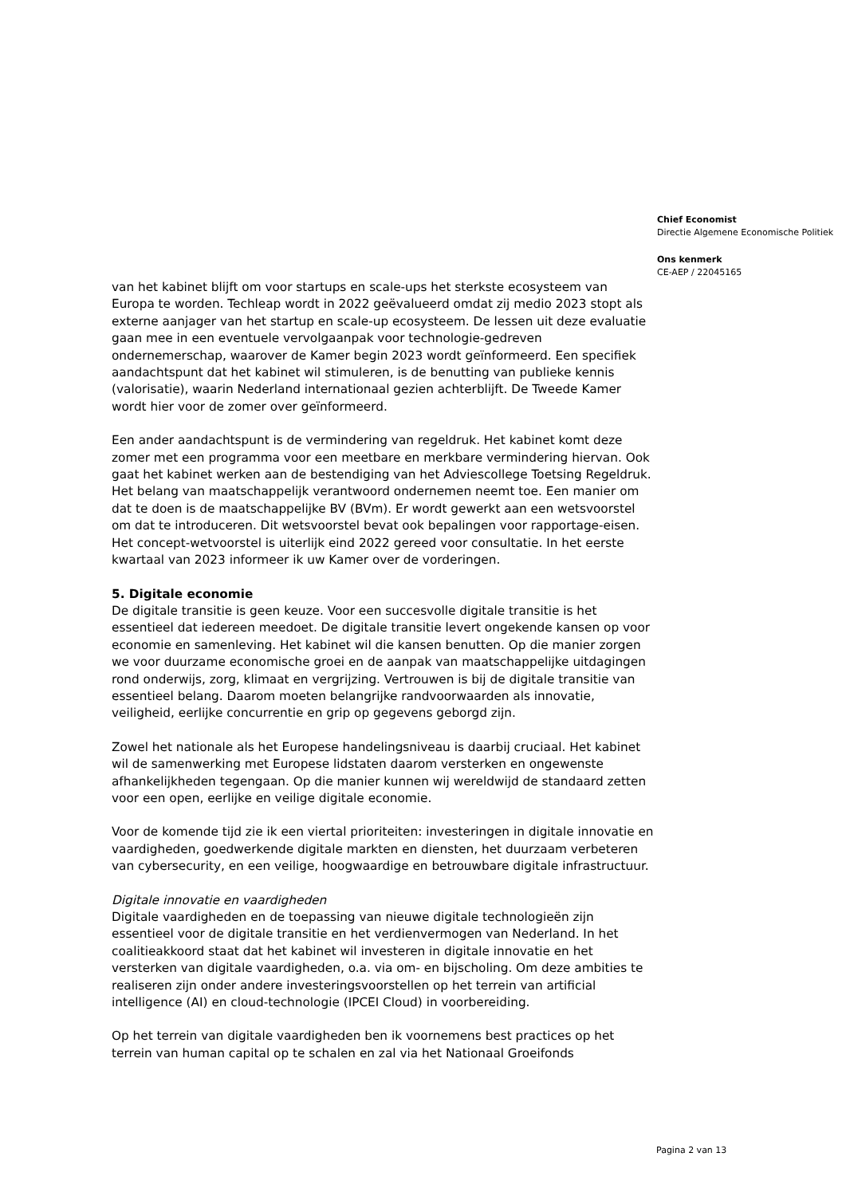Chief Economist
Directie Algemene Economische Politiek
Ons kenmerk
CE-AEP / 22045165
van het kabinet blijft om voor startups en scale-ups het sterkste ecosysteem van Europa te worden. Techleap wordt in 2022 geëvalueerd omdat zij medio 2023 stopt als externe aanjager van het startup en scale-up ecosysteem. De lessen uit deze evaluatie gaan mee in een eventuele vervolgaanpak voor technologie-gedreven ondernemerschap, waarover de Kamer begin 2023 wordt geïnformeerd. Een specifiek aandachtspunt dat het kabinet wil stimuleren, is de benutting van publieke kennis (valorisatie), waarin Nederland internationaal gezien achterblijft. De Tweede Kamer wordt hier voor de zomer over geïnformeerd.
Een ander aandachtspunt is de vermindering van regeldruk. Het kabinet komt deze zomer met een programma voor een meetbare en merkbare vermindering hiervan. Ook gaat het kabinet werken aan de bestendiging van het Adviescollege Toetsing Regeldruk. Het belang van maatschappelijk verantwoord ondernemen neemt toe. Een manier om dat te doen is de maatschappelijke BV (BVm). Er wordt gewerkt aan een wetsvoorstel om dat te introduceren. Dit wetsvoorstel bevat ook bepalingen voor rapportage-eisen. Het concept-wetvoorstel is uiterlijk eind 2022 gereed voor consultatie. In het eerste kwartaal van 2023 informeer ik uw Kamer over de vorderingen.
5. Digitale economie
De digitale transitie is geen keuze. Voor een succesvolle digitale transitie is het essentieel dat iedereen meedoet. De digitale transitie levert ongekende kansen op voor economie en samenleving. Het kabinet wil die kansen benutten. Op die manier zorgen we voor duurzame economische groei en de aanpak van maatschappelijke uitdagingen rond onderwijs, zorg, klimaat en vergrijzing. Vertrouwen is bij de digitale transitie van essentieel belang. Daarom moeten belangrijke randvoorwaarden als innovatie, veiligheid, eerlijke concurrentie en grip op gegevens geborgd zijn.
Zowel het nationale als het Europese handelingsniveau is daarbij cruciaal. Het kabinet wil de samenwerking met Europese lidstaten daarom versterken en ongewenste afhankelijkheden tegengaan. Op die manier kunnen wij wereldwijd de standaard zetten voor een open, eerlijke en veilige digitale economie.
Voor de komende tijd zie ik een viertal prioriteiten: investeringen in digitale innovatie en vaardigheden, goedwerkende digitale markten en diensten, het duurzaam verbeteren van cybersecurity, en een veilige, hoogwaardige en betrouwbare digitale infrastructuur.
Digitale innovatie en vaardigheden
Digitale vaardigheden en de toepassing van nieuwe digitale technologieën zijn essentieel voor de digitale transitie en het verdienvermogen van Nederland. In het coalitieakkoord staat dat het kabinet wil investeren in digitale innovatie en het versterken van digitale vaardigheden, o.a. via om- en bijscholing. Om deze ambities te realiseren zijn onder andere investeringsvoorstellen op het terrein van artificial intelligence (AI) en cloud-technologie (IPCEI Cloud) in voorbereiding.
Op het terrein van digitale vaardigheden ben ik voornemens best practices op het terrein van human capital op te schalen en zal via het Nationaal Groeifonds
Pagina 2 van 13